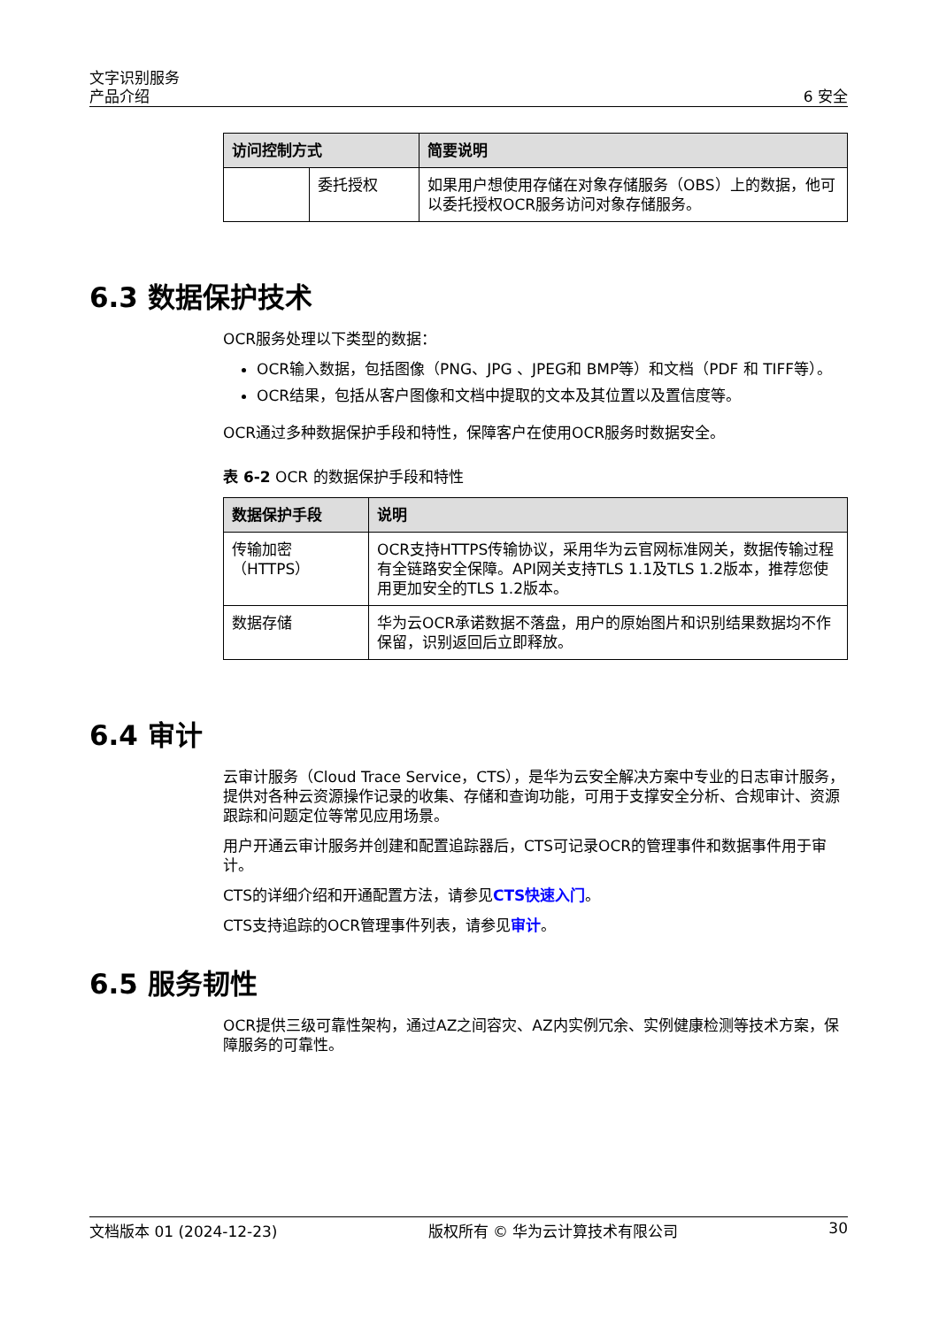文字识别服务
产品介绍 6 安全
| 访问控制方式 | | 简要说明 |
| --- | --- | --- |
| | 委托授权 | 如果用户想使用存储在对象存储服务（OBS）上的数据，他可以委托授权OCR服务访问对象存储服务。 |
6.3 数据保护技术
OCR服务处理以下类型的数据：
OCR输入数据，包括图像（PNG、JPG 、JPEG和 BMP等）和文档（PDF 和 TIFF等）。
OCR结果，包括从客户图像和文档中提取的文本及其位置以及置信度等。
OCR通过多种数据保护手段和特性，保障客户在使用OCR服务时数据安全。
表 6-2 OCR 的数据保护手段和特性
| 数据保护手段 | 说明 |
| --- | --- |
| 传输加密（HTTPS） | OCR支持HTTPS传输协议，采用华为云官网标准网关，数据传输过程有全链路安全保障。API网关支持TLS 1.1及TLS 1.2版本，推荐您使用更加安全的TLS 1.2版本。 |
| 数据存储 | 华为云OCR承诺数据不落盘，用户的原始图片和识别结果数据均不作保留，识别返回后立即释放。 |
6.4 审计
云审计服务（Cloud Trace Service，CTS），是华为云安全解决方案中专业的日志审计服务，提供对各种云资源操作记录的收集、存储和查询功能，可用于支撑安全分析、合规审计、资源跟踪和问题定位等常见应用场景。
用户开通云审计服务并创建和配置追踪器后，CTS可记录OCR的管理事件和数据事件用于审计。
CTS的详细介绍和开通配置方法，请参见CTS快速入门。
CTS支持追踪的OCR管理事件列表，请参见审计。
6.5 服务韧性
OCR提供三级可靠性架构，通过AZ之间容灾、AZ内实例冗余、实例健康检测等技术方案，保障服务的可靠性。
文档版本 01 (2024-12-23) 版权所有 © 华为云计算技术有限公司 30